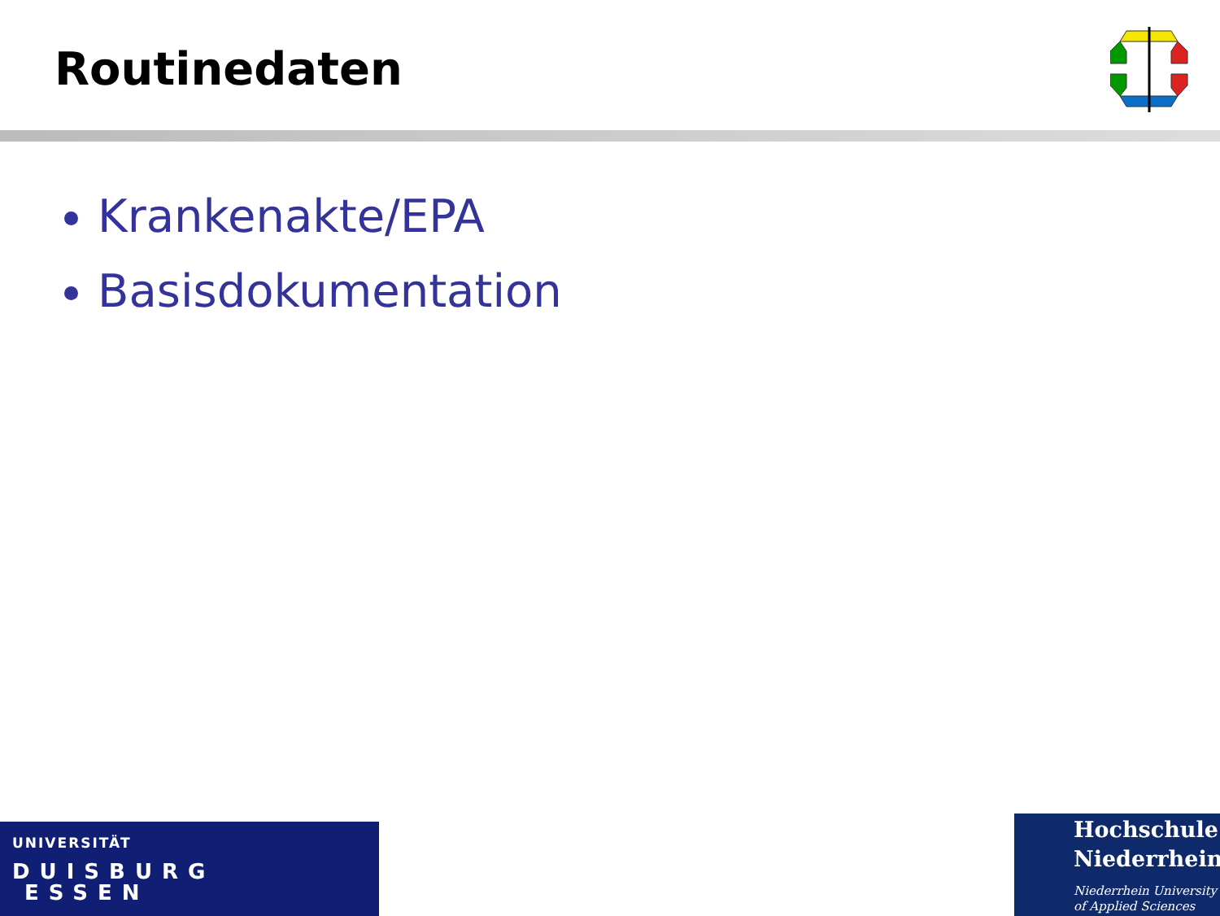Routinedaten
Krankenakte/EPA
Basisdokumentation
UNIVERSITÄT
DUISBURG
ESSEN
Hochschule
Niederrhein
Niederrhein University
of Applied Sciences